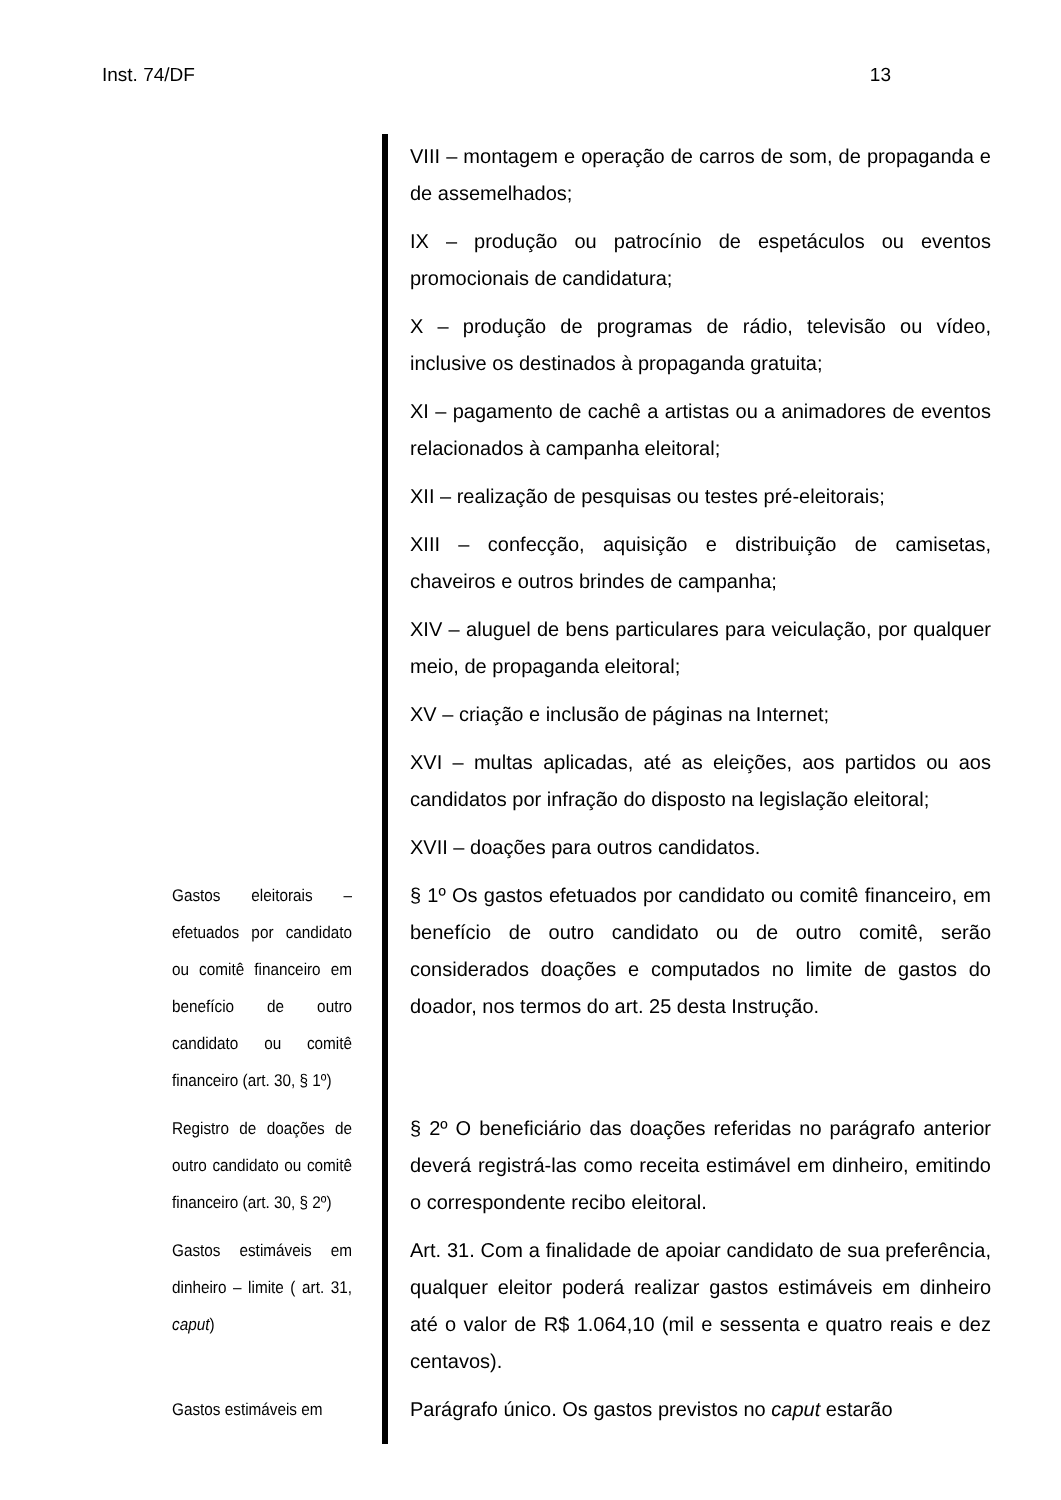Inst. 74/DF 13
VIII – montagem e operação de carros de som, de propaganda e de assemelhados;
IX – produção ou patrocínio de espetáculos ou eventos promocionais de candidatura;
X – produção de programas de rádio, televisão ou vídeo, inclusive os destinados à propaganda gratuita;
XI – pagamento de cachê a artistas ou a animadores de eventos relacionados à campanha eleitoral;
XII – realização de pesquisas ou testes pré-eleitorais;
XIII – confecção, aquisição e distribuição de camisetas, chaveiros e outros brindes de campanha;
XIV – aluguel de bens particulares para veiculação, por qualquer meio, de propaganda eleitoral;
XV – criação e inclusão de páginas na Internet;
XVI – multas aplicadas, até as eleições, aos partidos ou aos candidatos por infração do disposto na legislação eleitoral;
XVII – doações para outros candidatos.
Gastos eleitorais – efetuados por candidato ou comitê financeiro em benefício de outro candidato ou comitê financeiro (art. 30, § 1º)
§ 1º Os gastos efetuados por candidato ou comitê financeiro, em benefício de outro candidato ou de outro comitê, serão considerados doações e computados no limite de gastos do doador, nos termos do art. 25 desta Instrução.
Registro de doações de outro candidato ou comitê financeiro (art. 30, § 2º)
§ 2º O beneficiário das doações referidas no parágrafo anterior deverá registrá-las como receita estimável em dinheiro, emitindo o correspondente recibo eleitoral.
Gastos estimáveis em dinheiro – limite ( art. 31, caput)
Art. 31. Com a finalidade de apoiar candidato de sua preferência, qualquer eleitor poderá realizar gastos estimáveis em dinheiro até o valor de R$ 1.064,10 (mil e sessenta e quatro reais e dez centavos).
Gastos estimáveis em
Parágrafo único. Os gastos previstos no caput estarão